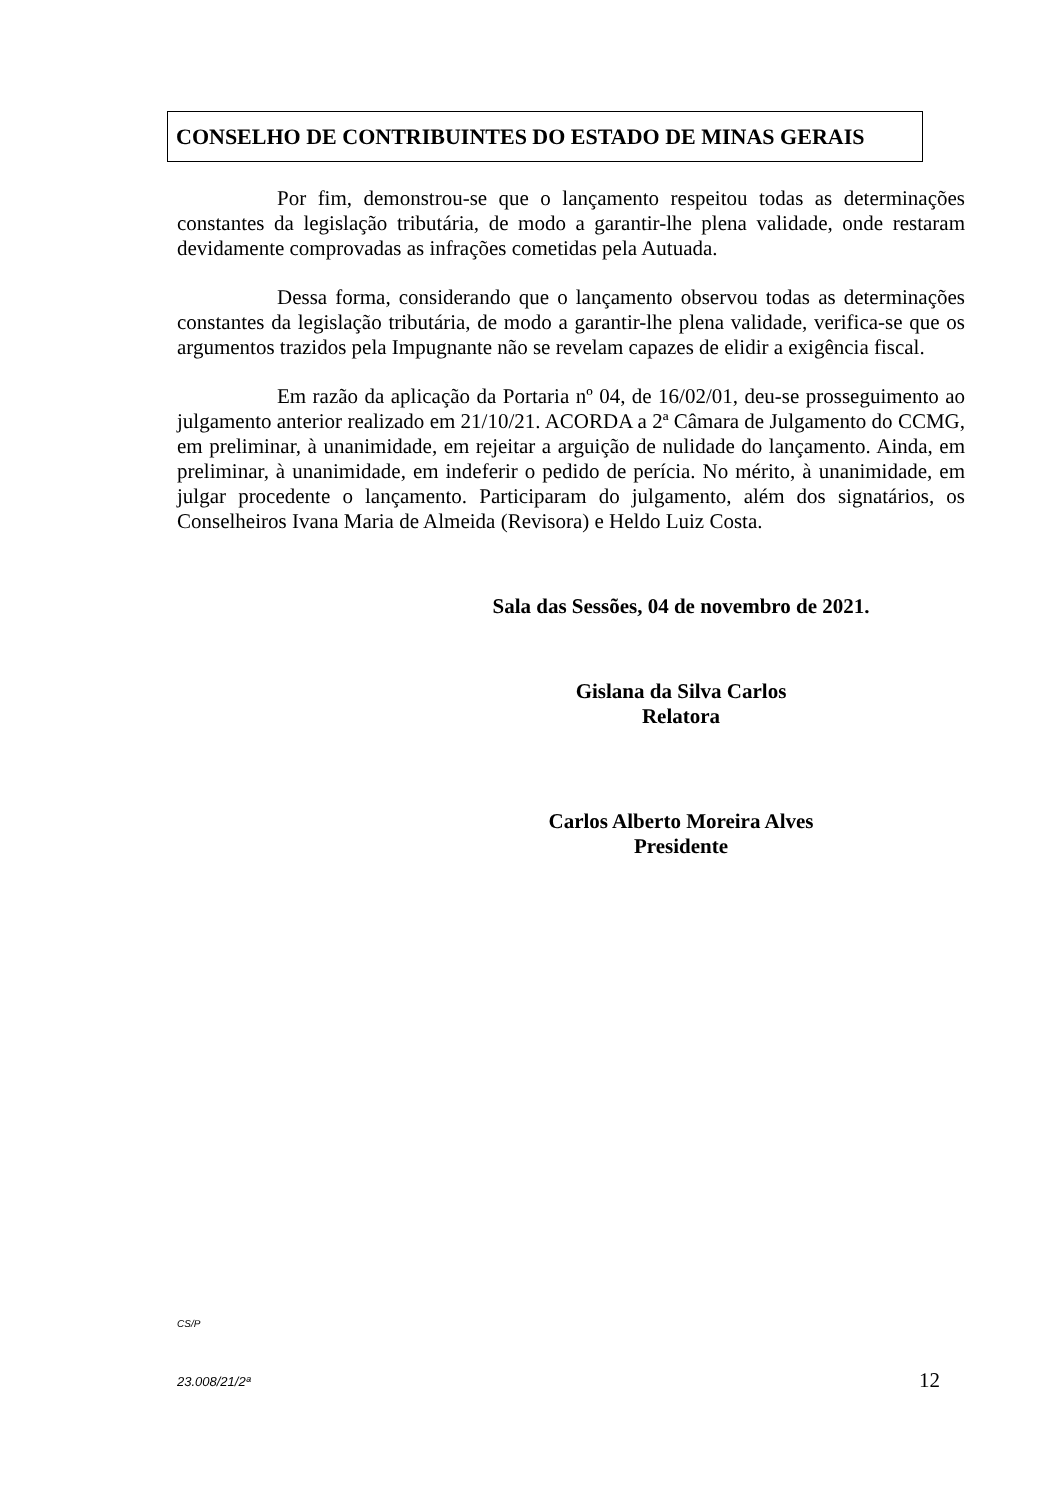CONSELHO DE CONTRIBUINTES DO ESTADO DE MINAS GERAIS
Por fim, demonstrou-se que o lançamento respeitou todas as determinações constantes da legislação tributária, de modo a garantir-lhe plena validade, onde restaram devidamente comprovadas as infrações cometidas pela Autuada.
Dessa forma, considerando que o lançamento observou todas as determinações constantes da legislação tributária, de modo a garantir-lhe plena validade, verifica-se que os argumentos trazidos pela Impugnante não se revelam capazes de elidir a exigência fiscal.
Em razão da aplicação da Portaria nº 04, de 16/02/01, deu-se prosseguimento ao julgamento anterior realizado em 21/10/21. ACORDA a 2ª Câmara de Julgamento do CCMG, em preliminar, à unanimidade, em rejeitar a arguição de nulidade do lançamento. Ainda, em preliminar, à unanimidade, em indeferir o pedido de perícia. No mérito, à unanimidade, em julgar procedente o lançamento. Participaram do julgamento, além dos signatários, os Conselheiros Ivana Maria de Almeida (Revisora) e Heldo Luiz Costa.
Sala das Sessões, 04 de novembro de 2021.
Gislana da Silva Carlos
Relatora
Carlos Alberto Moreira Alves
Presidente
CS/P
23.008/21/2ª 12